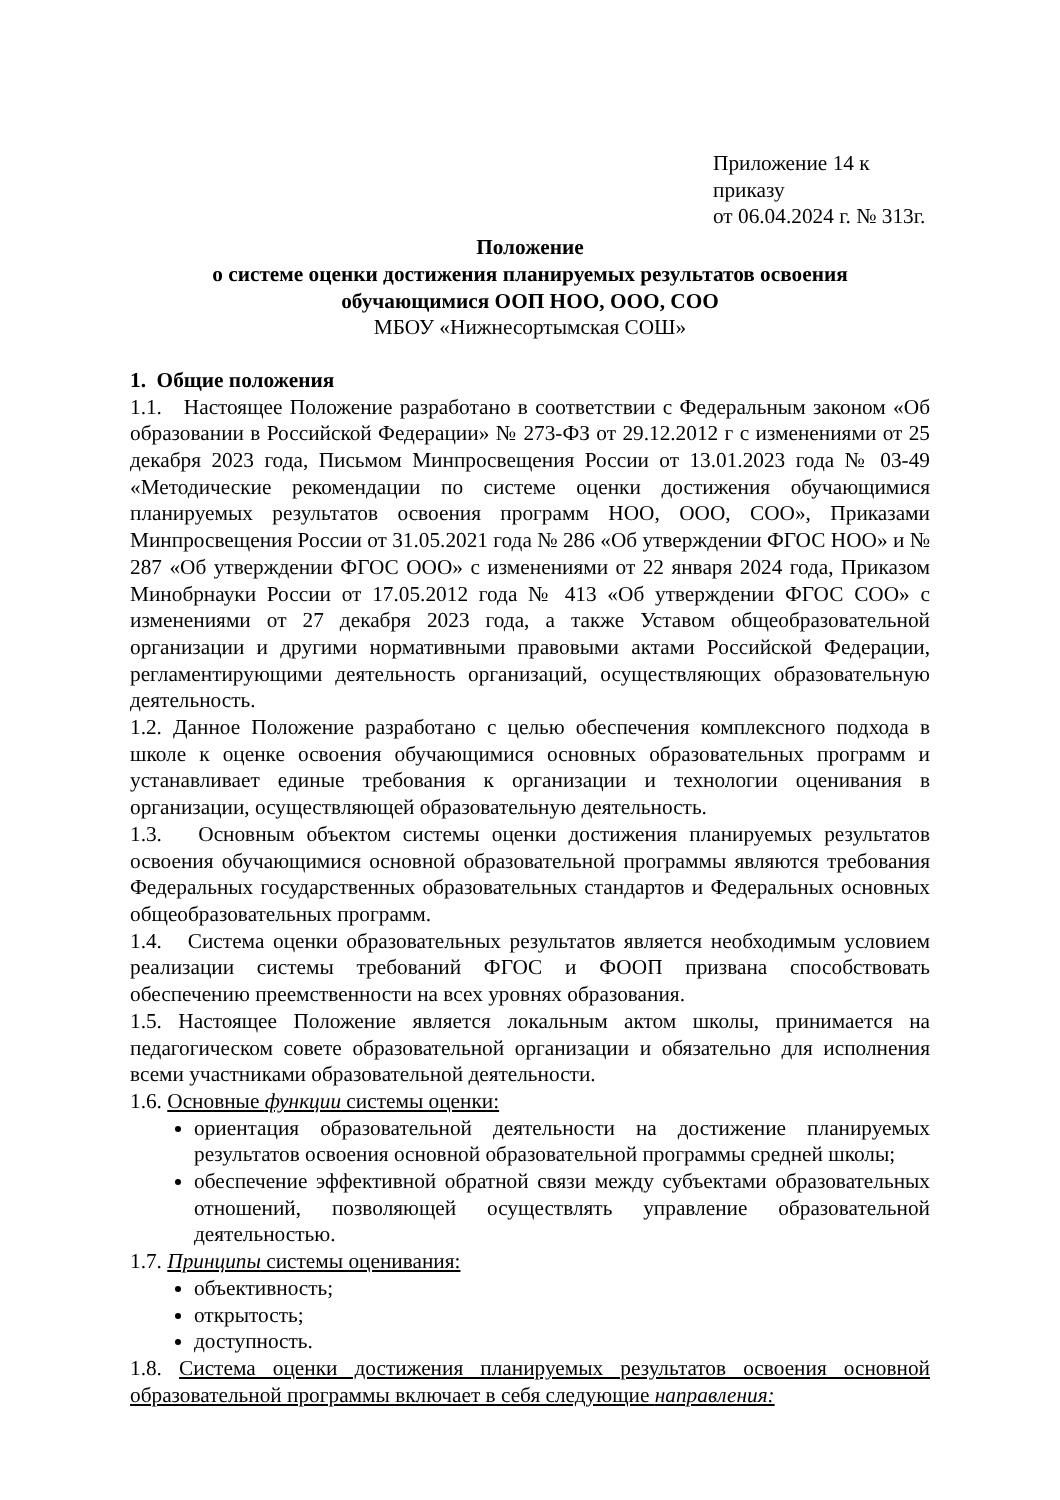Приложение 14 к приказу
от 06.04.2024 г. № 313г.
Положение
о системе оценки достижения планируемых результатов освоения
обучающимися ООП НОО, ООО, СОО
МБОУ «Нижнесортымская СОШ»
1. Общие положения
1.1. Настоящее Положение разработано в соответствии с Федеральным законом «Об образовании в Российской Федерации» № 273-ФЗ от 29.12.2012 г с изменениями от 25 декабря 2023 года, Письмом Минпросвещения России от 13.01.2023 года № 03-49 «Методические рекомендации по системе оценки достижения обучающимися планируемых результатов освоения программ НОО, ООО, СОО», Приказами Минпросвещения России от 31.05.2021 года № 286 «Об утверждении ФГОС НОО» и № 287 «Об утверждении ФГОС ООО» с изменениями от 22 января 2024 года, Приказом Минобрнауки России от 17.05.2012 года № 413 «Об утверждении ФГОС СОО» с изменениями от 27 декабря 2023 года, а также Уставом общеобразовательной организации и другими нормативными правовыми актами Российской Федерации, регламентирующими деятельность организаций, осуществляющих образовательную деятельность.
1.2. Данное Положение разработано с целью обеспечения комплексного подхода в школе к оценке освоения обучающимися основных образовательных программ и устанавливает единые требования к организации и технологии оценивания в организации, осуществляющей образовательную деятельность.
1.3. Основным объектом системы оценки достижения планируемых результатов освоения обучающимися основной образовательной программы являются требования Федеральных государственных образовательных стандартов и Федеральных основных общеобразовательных программ.
1.4. Система оценки образовательных результатов является необходимым условием реализации системы требований ФГОС и ФООП призвана способствовать обеспечению преемственности на всех уровнях образования.
1.5. Настоящее Положение является локальным актом школы, принимается на педагогическом совете образовательной организации и обязательно для исполнения всеми участниками образовательной деятельности.
1.6. Основные функции системы оценки:
ориентация образовательной деятельности на достижение планируемых результатов освоения основной образовательной программы средней школы;
обеспечение эффективной обратной связи между субъектами образовательных отношений, позволяющей осуществлять управление образовательной деятельностью.
1.7. Принципы системы оценивания:
объективность;
открытость;
доступность.
1.8. Система оценки достижения планируемых результатов освоения основной образовательной программы включает в себя следующие направления: